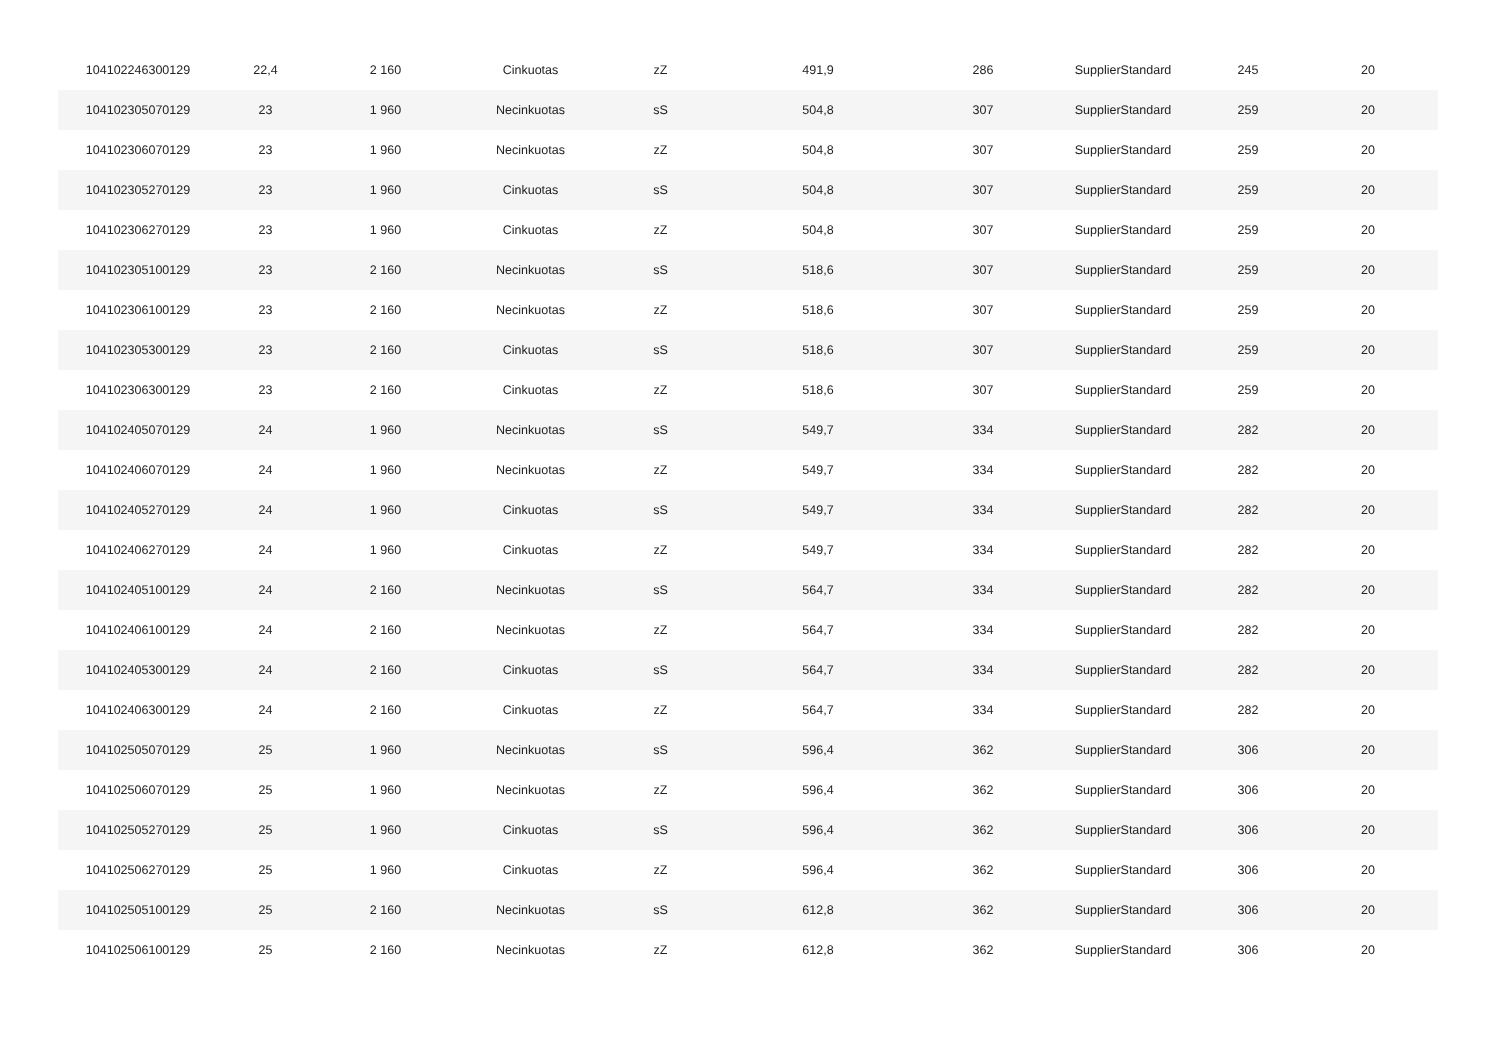| 104102246300129 | 22,4 | 2 160 | Cinkuotas | zZ | 491,9 | 286 | SupplierStandard | 245 | 20 |
| 104102305070129 | 23 | 1 960 | Necinkuotas | sS | 504,8 | 307 | SupplierStandard | 259 | 20 |
| 104102306070129 | 23 | 1 960 | Necinkuotas | zZ | 504,8 | 307 | SupplierStandard | 259 | 20 |
| 104102305270129 | 23 | 1 960 | Cinkuotas | sS | 504,8 | 307 | SupplierStandard | 259 | 20 |
| 104102306270129 | 23 | 1 960 | Cinkuotas | zZ | 504,8 | 307 | SupplierStandard | 259 | 20 |
| 104102305100129 | 23 | 2 160 | Necinkuotas | sS | 518,6 | 307 | SupplierStandard | 259 | 20 |
| 104102306100129 | 23 | 2 160 | Necinkuotas | zZ | 518,6 | 307 | SupplierStandard | 259 | 20 |
| 104102305300129 | 23 | 2 160 | Cinkuotas | sS | 518,6 | 307 | SupplierStandard | 259 | 20 |
| 104102306300129 | 23 | 2 160 | Cinkuotas | zZ | 518,6 | 307 | SupplierStandard | 259 | 20 |
| 104102405070129 | 24 | 1 960 | Necinkuotas | sS | 549,7 | 334 | SupplierStandard | 282 | 20 |
| 104102406070129 | 24 | 1 960 | Necinkuotas | zZ | 549,7 | 334 | SupplierStandard | 282 | 20 |
| 104102405270129 | 24 | 1 960 | Cinkuotas | sS | 549,7 | 334 | SupplierStandard | 282 | 20 |
| 104102406270129 | 24 | 1 960 | Cinkuotas | zZ | 549,7 | 334 | SupplierStandard | 282 | 20 |
| 104102405100129 | 24 | 2 160 | Necinkuotas | sS | 564,7 | 334 | SupplierStandard | 282 | 20 |
| 104102406100129 | 24 | 2 160 | Necinkuotas | zZ | 564,7 | 334 | SupplierStandard | 282 | 20 |
| 104102405300129 | 24 | 2 160 | Cinkuotas | sS | 564,7 | 334 | SupplierStandard | 282 | 20 |
| 104102406300129 | 24 | 2 160 | Cinkuotas | zZ | 564,7 | 334 | SupplierStandard | 282 | 20 |
| 104102505070129 | 25 | 1 960 | Necinkuotas | sS | 596,4 | 362 | SupplierStandard | 306 | 20 |
| 104102506070129 | 25 | 1 960 | Necinkuotas | zZ | 596,4 | 362 | SupplierStandard | 306 | 20 |
| 104102505270129 | 25 | 1 960 | Cinkuotas | sS | 596,4 | 362 | SupplierStandard | 306 | 20 |
| 104102506270129 | 25 | 1 960 | Cinkuotas | zZ | 596,4 | 362 | SupplierStandard | 306 | 20 |
| 104102505100129 | 25 | 2 160 | Necinkuotas | sS | 612,8 | 362 | SupplierStandard | 306 | 20 |
| 104102506100129 | 25 | 2 160 | Necinkuotas | zZ | 612,8 | 362 | SupplierStandard | 306 | 20 |